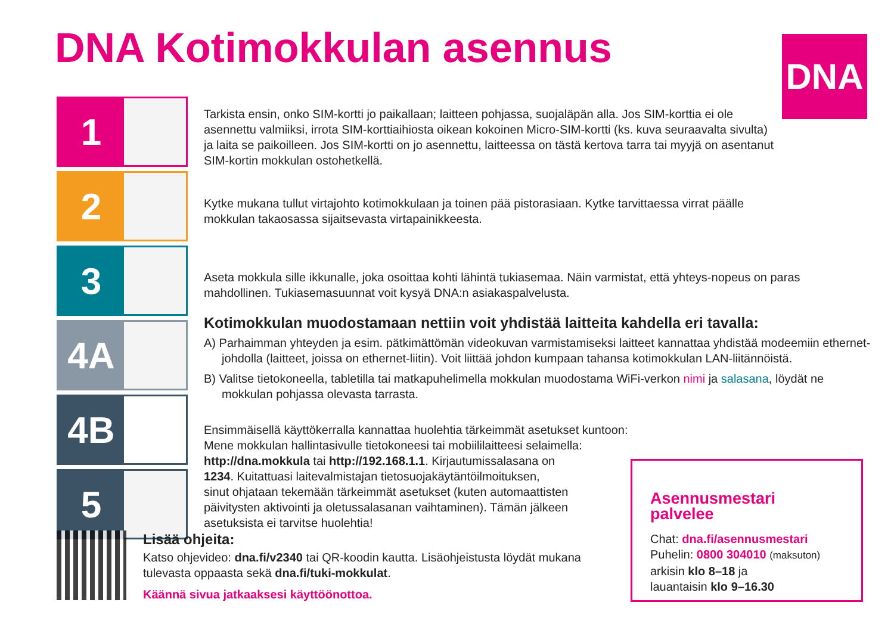DNA Kotimokkulan asennus DNA
1
2
3
4A
4B
5
Tarkista ensin, onko SIM-kortti jo paikallaan; laitteen pohjassa, suojaläpän alla. Jos SIM-korttia ei ole asennettu valmiiksi, irrota SIM-korttiaihiosta oikean kokoinen Micro-SIM-kortti (ks. kuva seuraavalta sivulta) ja laita se paikoilleen. Jos SIM-kortti on jo asennettu, laitteessa on tästä kertova tarra tai myyjä on asentanut SIM-kortin mokkulan ostohetkellä.
Kytke mukana tullut virtajohto kotimokkulaan ja toinen pää pistorasiaan. Kytke tarvittaessa virrat päälle mokkulan takaosassa sijaitsevasta virtapainikkeesta.
Aseta mokkula sille ikkunalle, joka osoittaa kohti lähintä tukiasemaa. Näin varmistat, että yhteys-nopeus on paras mahdollinen. Tukiasemasuunnat voit kysyä DNA:n asiakaspalvelusta.
Kotimokkulan muodostamaan nettiin voit yhdistää laitteita kahdella eri tavalla:
A) Parhaimman yhteyden ja esim. pätkimättömän videokuvan varmistamiseksi laitteet kannattaa yhdistää modeemiin ethernet-johdolla (laitteet, joissa on ethernet-liitin). Voit liittää johdon kumpaan tahansa kotimokkulan LAN-liitännöistä.
B) Valitse tietokoneella, tabletilla tai matkapuhelimella mokkulan muodostama WiFi-verkon nimi ja salasana, löydät ne mokkulan pohjassa olevasta tarrasta.
Ensimmäisellä käyttökerralla kannattaa huolehtia tärkeimmät asetukset kuntoon:
Mene mokkulan hallintasivulle tietokoneesi tai mobiililaitteesi selaimella:
http://dna.mokkula tai http://192.168.1.1. Kirjautumissalasana on
1234. Kuitattuasi laitevalmistajan tietosuojakäytäntöilmoituksen,
sinut ohjataan tekemään tärkeimmät asetukset (kuten automaattisten
päivitysten aktivointi ja oletussalasanan vaihtaminen). Tämän jälkeen
asetuksista ei tarvitse huolehtia!
Asennusmestari palvelee
Chat: dna.fi/asennusmestari
Puhelin: 0800 304010 (maksuton)
arkisin klo 8–18 ja
lauantaisin klo 9–16.30
Lisää ohjeita:
Katso ohjevideo: dna.fi/v2340 tai QR-koodin kautta. Lisäohjeistusta löydät mukana tulevasta oppaasta sekä dna.fi/tuki-mokkulat.
Käännä sivua jatkaaksesi käyttöönottoa.